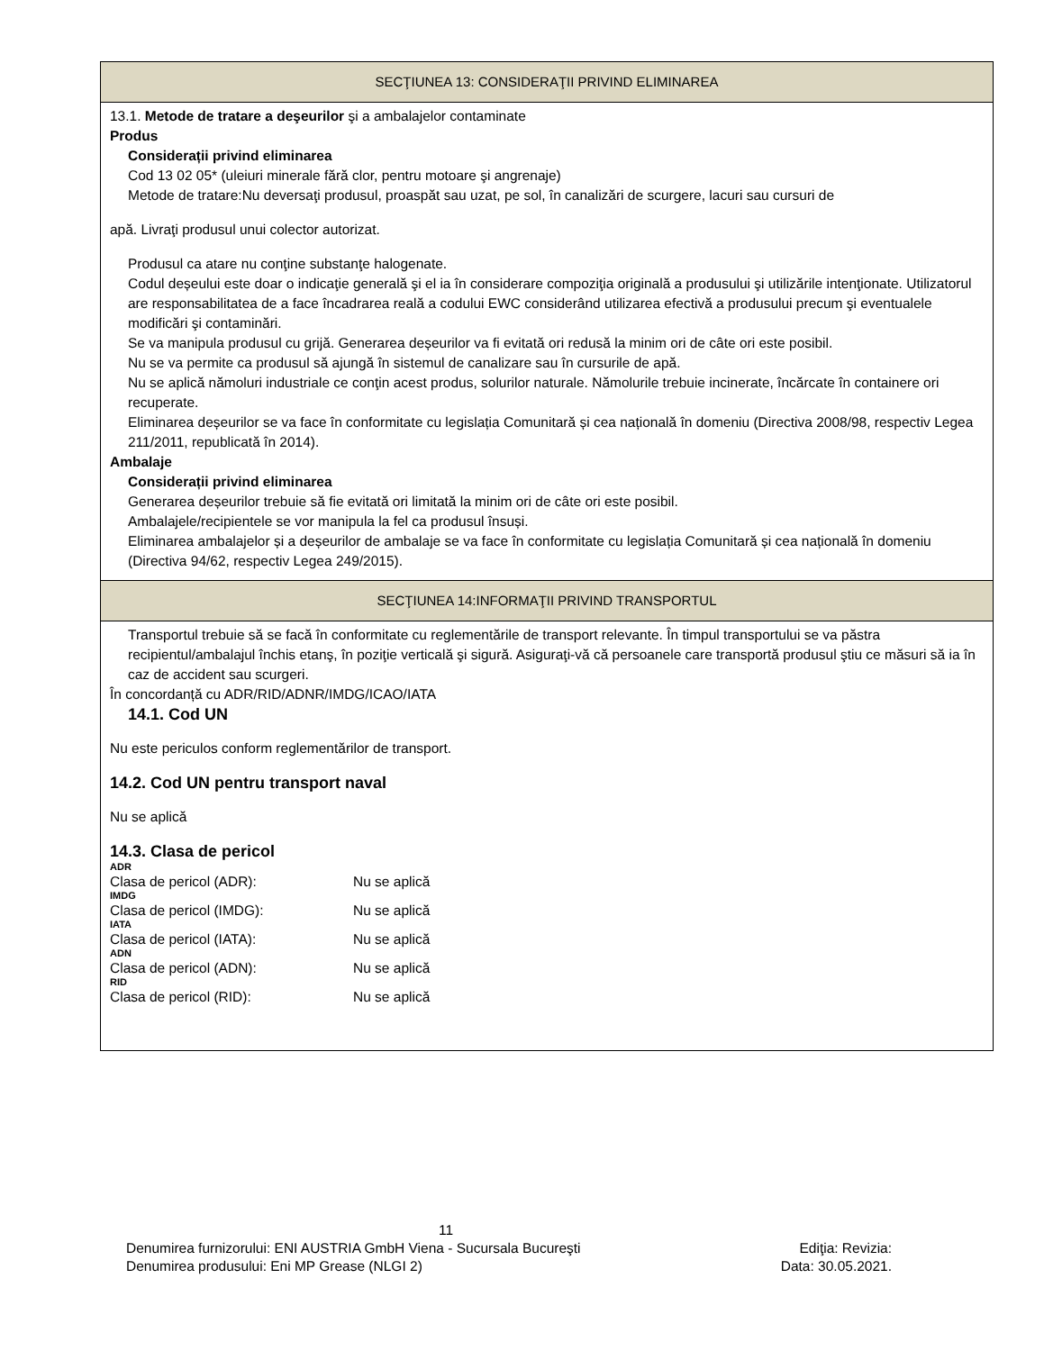SECŢIUNEA 13: CONSIDERAŢII PRIVIND ELIMINAREA
13.1. Metode de tratare a deşeurilor şi a ambalajelor contaminate
Produs
Considerații privind eliminarea
Cod 13 02 05* (uleiuri minerale fără clor, pentru motoare şi angrenaje)
Metode de tratare:Nu deversaţi produsul, proaspăt sau uzat, pe sol, în canalizări de scurgere, lacuri sau cursuri de
apă. Livraţi produsul unui colector autorizat.
Produsul ca atare nu conţine substanţe halogenate.
Codul deșeului este doar o indicaţie generală şi el ia în considerare compoziţia originală a produsului şi utilizările intenţionate. Utilizatorul are responsabilitatea de a face încadrarea reală a codului EWC considerând utilizarea efectivă a produsului precum şi eventualele modificări şi contaminări.
Se va manipula produsul cu grijă. Generarea deșeurilor va fi evitată ori redusă la minim ori de câte ori este posibil.
Nu se va permite ca produsul să ajungă în sistemul de canalizare sau în cursurile de apă.
Nu se aplică nămoluri industriale ce conţin acest produs, solurilor naturale. Nămolurile trebuie incinerate, încărcate în containere ori recuperate.
Eliminarea deșeurilor se va face în conformitate cu legislația Comunitară și cea națională în domeniu (Directiva 2008/98, respectiv Legea 211/2011, republicată în 2014).
Ambalaje
Considerații privind eliminarea
Generarea deșeurilor trebuie să fie evitată ori limitată la minim ori de câte ori este posibil.
Ambalajele/recipientele se vor manipula la fel ca produsul însuși.
Eliminarea ambalajelor și a deșeurilor de ambalaje se va face în conformitate cu legislația Comunitară și cea națională în domeniu (Directiva 94/62, respectiv Legea 249/2015).
SECŢIUNEA 14:INFORMAŢII PRIVIND TRANSPORTUL
Transportul trebuie să se facă în conformitate cu reglementările de transport relevante. În timpul transportului se va păstra recipientul/ambalajul închis etanş, în poziţie verticală şi sigură. Asiguraţi-vă că persoanele care transportă produsul ştiu ce măsuri să ia în caz de accident sau scurgeri.
În concordanță cu ADR/RID/ADNR/IMDG/ICAO/IATA
14.1. Cod UN
Nu este periculos conform reglementărilor de transport.
14.2. Cod UN pentru transport naval
Nu se aplică
14.3. Clasa de pericol
ADR
Clasa de pericol (ADR): Nu se aplică
IMDG
Clasa de pericol (IMDG): Nu se aplică
IATA
Clasa de pericol (IATA): Nu se aplică
ADN
Clasa de pericol (ADN): Nu se aplică
RID
Clasa de pericol (RID): Nu se aplică
11
Denumirea furnizorului: ENI AUSTRIA GmbH Viena - Sucursala Bucureşti Ediţia: Revizia:
Denumirea produsului: Eni MP Grease (NLGI 2) Data: 30.05.2021.